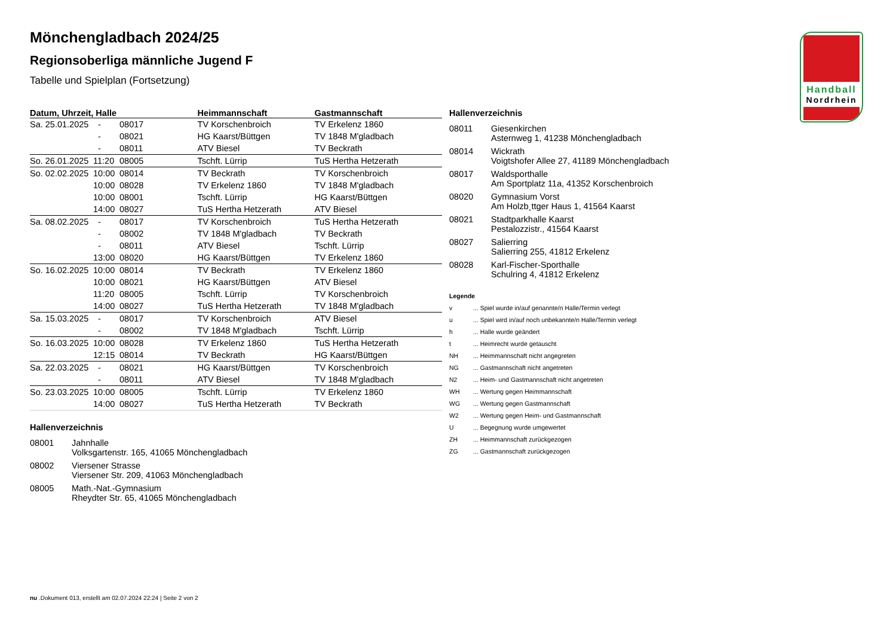Handball
Nordrhein
Mönchengladbach 2024/25
Regionsoberliga männliche Jugend F
Tabelle und Spielplan (Fortsetzung)
| Datum, Uhrzeit, Halle | | | Heimmannschaft | Gastmannschaft |
| --- | --- | --- | --- | --- |
| Sa. 25.01.2025 | - | 08017 | TV Korschenbroich | TV Erkelenz 1860 |
| | - | 08021 | HG Kaarst/Büttgen | TV 1848 M'gladbach |
| | - | 08011 | ATV Biesel | TV Beckrath |
| So. 26.01.2025 | 11:20 | 08005 | Tschft. Lürrip | TuS Hertha Hetzerath |
| So. 02.02.2025 | 10:00 | 08014 | TV Beckrath | TV Korschenbroich |
| | 10:00 | 08028 | TV Erkelenz 1860 | TV 1848 M'gladbach |
| | 10:00 | 08001 | Tschft. Lürrip | HG Kaarst/Büttgen |
| | 14:00 | 08027 | TuS Hertha Hetzerath | ATV Biesel |
| Sa. 08.02.2025 | - | 08017 | TV Korschenbroich | TuS Hertha Hetzerath |
| | - | 08002 | TV 1848 M'gladbach | TV Beckrath |
| | - | 08011 | ATV Biesel | Tschft. Lürrip |
| | 13:00 | 08020 | HG Kaarst/Büttgen | TV Erkelenz 1860 |
| So. 16.02.2025 | 10:00 | 08014 | TV Beckrath | TV Erkelenz 1860 |
| | 10:00 | 08021 | HG Kaarst/Büttgen | ATV Biesel |
| | 11:20 | 08005 | Tschft. Lürrip | TV Korschenbroich |
| | 14:00 | 08027 | TuS Hertha Hetzerath | TV 1848 M'gladbach |
| Sa. 15.03.2025 | - | 08017 | TV Korschenbroich | ATV Biesel |
| | - | 08002 | TV 1848 M'gladbach | Tschft. Lürrip |
| So. 16.03.2025 | 10:00 | 08028 | TV Erkelenz 1860 | TuS Hertha Hetzerath |
| | 12:15 | 08014 | TV Beckrath | HG Kaarst/Büttgen |
| Sa. 22.03.2025 | - | 08021 | HG Kaarst/Büttgen | TV Korschenbroich |
| | - | 08011 | ATV Biesel | TV 1848 M'gladbach |
| So. 23.03.2025 | 10:00 | 08005 | Tschft. Lürrip | TV Erkelenz 1860 |
| | 14:00 | 08027 | TuS Hertha Hetzerath | TV Beckrath |
Hallenverzeichnis
08001 Jahnhalle
Volksgartenstr. 165, 41065 Mönchengladbach
08002 Viersener Strasse
Viersener Str. 209, 41063 Mönchengladbach
08005 Math.-Nat.-Gymnasium
Rheydter Str. 65, 41065 Mönchengladbach
Hallenverzeichnis
08011 Giesenkirchen
Asternweg 1, 41238 Mönchengladbach
08014 Wickrath
Voigtshofer Allee 27, 41189 Mönchengladbach
08017 Waldsporthalle
Am Sportplatz 11a, 41352 Korschenbroich
08020 Gymnasium Vorst
Am Holzb¸ttger Haus 1, 41564 Kaarst
08021 Stadtparkhalle Kaarst
Pestalozzistr., 41564 Kaarst
08027 Salierring
Salierring 255, 41812 Erkelenz
08028 Karl-Fischer-Sporthalle
Schulring 4, 41812 Erkelenz
Legende
v ... Spiel wurde in/auf genannte/n Halle/Termin verlegt
u ... Spiel wird in/auf noch unbekannte/n Halle/Termin verlegt
h ... Halle wurde geändert
t ... Heimrecht wurde getauscht
NH ... Heimmannschaft nicht angegreten
NG ... Gastmannschaft nicht angetreten
N2 ... Heim- und Gastmannschaft nicht angetreten
WH ... Wertung gegen Heimmannschaft
WG ... Wertung gegen Gastmannschaft
W2 ... Wertung gegen Heim- und Gastmannschaft
U ... Begegnung wurde umgewertet
ZH ... Heimmannschaft zurückgezogen
ZG ... Gastmannschaft zurückgezogen
nu .Dokument 013, erstellt am 02.07.2024 22:24 | Seite 2 von 2